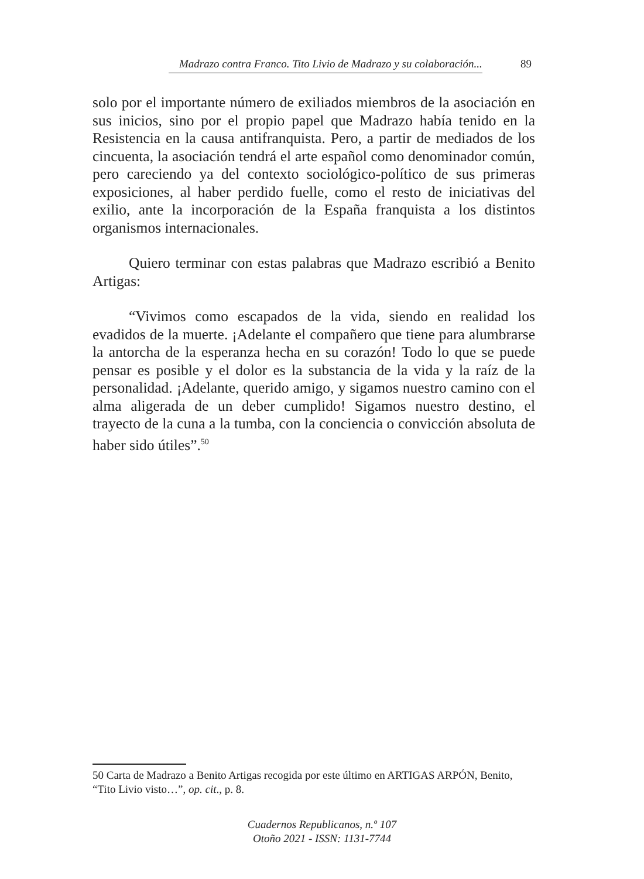Madrazo contra Franco. Tito Livio de Madrazo y su colaboración... 89
solo por el importante número de exiliados miembros de la asociación en sus inicios, sino por el propio papel que Madrazo había tenido en la Resistencia en la causa antifranquista. Pero, a partir de mediados de los cincuenta, la asociación tendrá el arte español como denominador común, pero careciendo ya del contexto sociológico-político de sus primeras exposiciones, al haber perdido fuelle, como el resto de iniciativas del exilio, ante la incorporación de la España franquista a los distintos organismos internacionales.
Quiero terminar con estas palabras que Madrazo escribió a Benito Artigas:
“Vivimos como escapados de la vida, siendo en realidad los evadidos de la muerte. ¡Adelante el compañero que tiene para alumbrarse la antorcha de la esperanza hecha en su corazón! Todo lo que se puede pensar es posible y el dolor es la substancia de la vida y la raíz de la personalidad. ¡Adelante, querido amigo, y sigamos nuestro camino con el alma aligerada de un deber cumplido! Sigamos nuestro destino, el trayecto de la cuna a la tumba, con la conciencia o convicción absoluta de haber sido útiles”.<sup>50</sup>
50 Carta de Madrazo a Benito Artigas recogida por este último en ARTIGAS ARPÓN, Benito, “Tito Livio visto…”, op. cit., p. 8.
Cuadernos Republicanos, n.º 107
Otoño 2021 - ISSN: 1131-7744